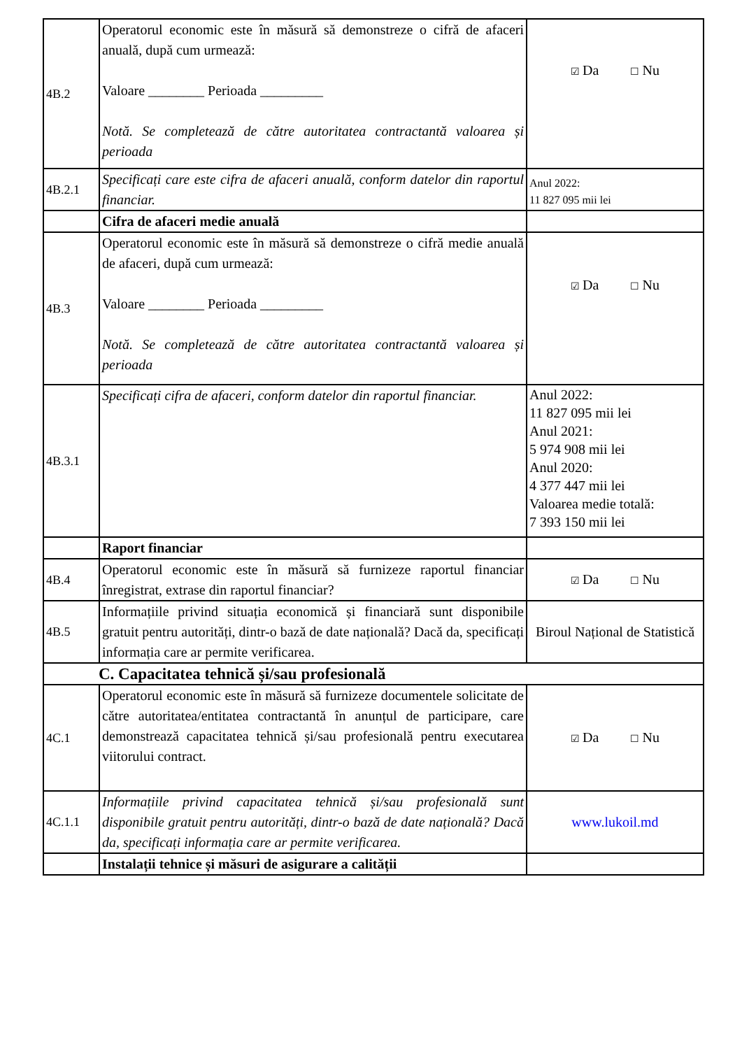| 4B.2 | Operatorul economic este în măsură să demonstreze o cifră de afaceri anuală, după cum urmează: Valoare ________ Perioada _________ Notă. Se completează de către autoritatea contractantă valoarea și perioada | ☑ Da ☐ Nu |
| 4B.2.1 | Specificați care este cifra de afaceri anuală, conform datelor din raportul financiar. | Anul 2022: 11 827 095 mii lei |
| | Cifra de afaceri medie anuală | |
| 4B.3 | Operatorul economic este în măsură să demonstreze o cifră medie anuală de afaceri, după cum urmează: Valoare ________ Perioada _________ Notă. Se completează de către autoritatea contractantă valoarea și perioada | ☑ Da ☐ Nu |
| 4B.3.1 | Specificați cifra de afaceri, conform datelor din raportul financiar. | Anul 2022: 11 827 095 mii lei Anul 2021: 5 974 908 mii lei Anul 2020: 4 377 447 mii lei Valoarea medie totală: 7 393 150 mii lei |
| | Raport financiar | |
| 4B.4 | Operatorul economic este în măsură să furnizeze raportul financiar înregistrat, extrase din raportul financiar? | ☑ Da ☐ Nu |
| 4B.5 | Informațiile privind situația economică și financiară sunt disponibile gratuit pentru autorități, dintr-o bază de date națională? Dacă da, specificați informația care ar permite verificarea. | Biroul Național de Statistică |
| C. Capacitatea tehnică și/sau profesională | | |
| 4C.1 | Operatorul economic este în măsură să furnizeze documentele solicitate de către autoritatea/entitatea contractantă în anunțul de participare, care demonstrează capacitatea tehnică și/sau profesională pentru executarea viitorului contract. | ☑ Da ☐ Nu |
| 4C.1.1 | Informațiile privind capacitatea tehnică și/sau profesională sunt disponibile gratuit pentru autorități, dintr-o bază de date națională? Dacă da, specificați informația care ar permite verificarea. | www.lukoil.md |
| | Instalații tehnice și măsuri de asigurare a calității | |